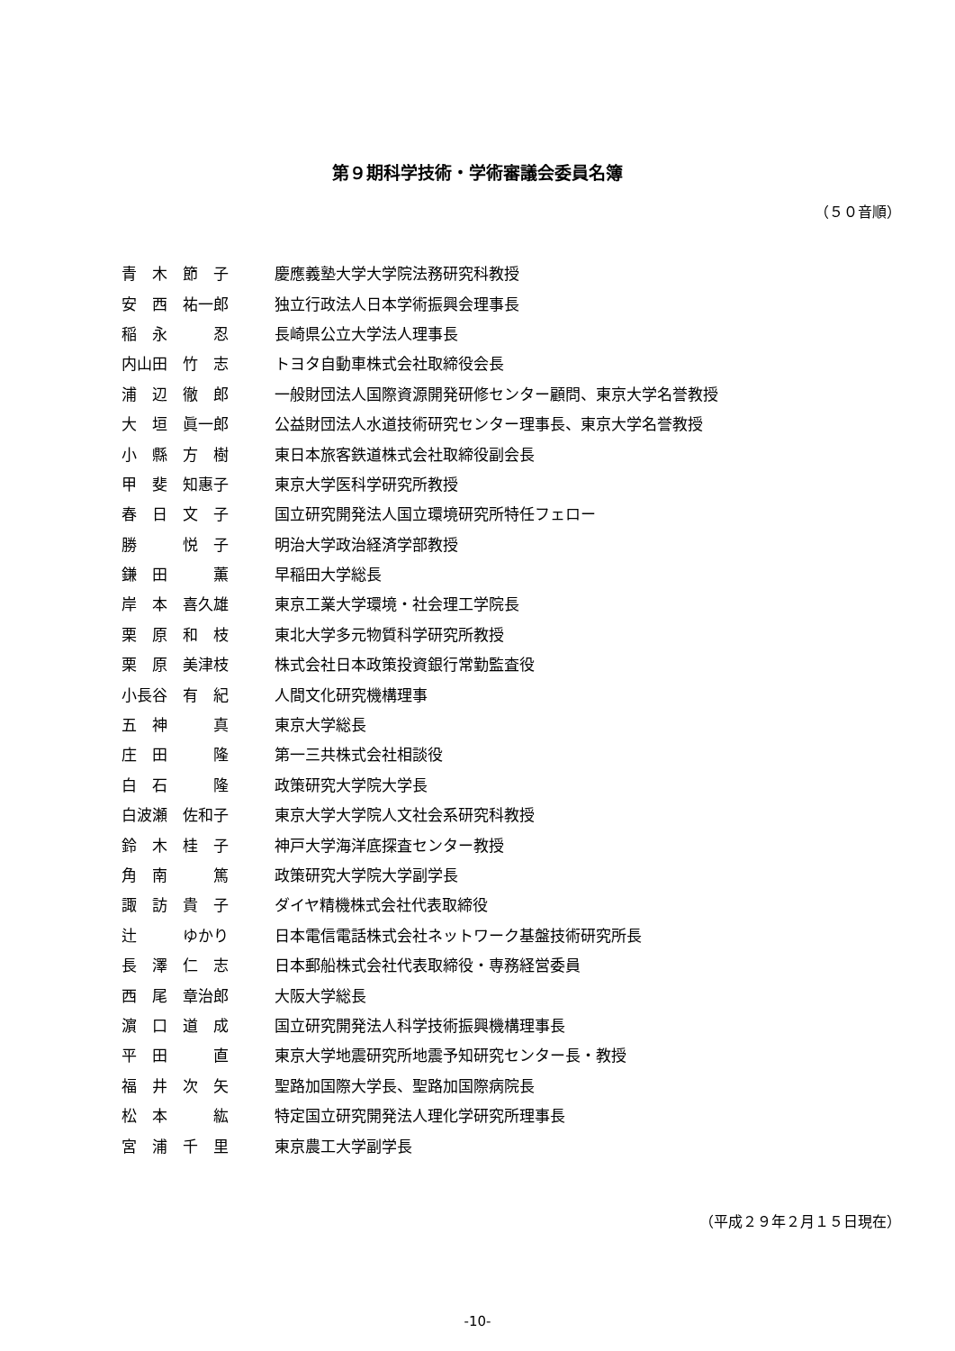第９期科学技術・学術審議会委員名簿
（５０音順）
| 青 木 節 子 | 慶應義塾大学大学院法務研究科教授 |
| 安 西 祐一郎 | 独立行政法人日本学術振興会理事長 |
| 稲 永 忍 | 長崎県公立大学法人理事長 |
| 内山田 竹 志 | トヨタ自動車株式会社取締役会長 |
| 浦 辺 徹 郎 | 一般財団法人国際資源開発研修センター顧問、東京大学名誉教授 |
| 大 垣 眞一郎 | 公益財団法人水道技術研究センター理事長、東京大学名誉教授 |
| 小 縣 方 樹 | 東日本旅客鉄道株式会社取締役副会長 |
| 甲 斐 知惠子 | 東京大学医科学研究所教授 |
| 春 日 文 子 | 国立研究開発法人国立環境研究所特任フェロー |
| 勝 悦 子 | 明治大学政治経済学部教授 |
| 鎌 田 薫 | 早稲田大学総長 |
| 岸 本 喜久雄 | 東京工業大学環境・社会理工学院長 |
| 栗 原 和 枝 | 東北大学多元物質科学研究所教授 |
| 栗 原 美津枝 | 株式会社日本政策投資銀行常勤監査役 |
| 小長谷 有 紀 | 人間文化研究機構理事 |
| 五 神 真 | 東京大学総長 |
| 庄 田 隆 | 第一三共株式会社相談役 |
| 白 石 隆 | 政策研究大学院大学長 |
| 白波瀬 佐和子 | 東京大学大学院人文社会系研究科教授 |
| 鈴 木 桂 子 | 神戸大学海洋底探査センター教授 |
| 角 南 篤 | 政策研究大学院大学副学長 |
| 諏 訪 貴 子 | ダイヤ精機株式会社代表取締役 |
| 辻 ゆかり | 日本電信電話株式会社ネットワーク基盤技術研究所長 |
| 長 澤 仁 志 | 日本郵船株式会社代表取締役・専務経営委員 |
| 西 尾 章治郎 | 大阪大学総長 |
| 濵 口 道 成 | 国立研究開発法人科学技術振興機構理事長 |
| 平 田 直 | 東京大学地震研究所地震予知研究センター長・教授 |
| 福 井 次 矢 | 聖路加国際大学長、聖路加国際病院長 |
| 松 本 紘 | 特定国立研究開発法人理化学研究所理事長 |
| 宮 浦 千 里 | 東京農工大学副学長 |
（平成２９年２月１５日現在）
-10-